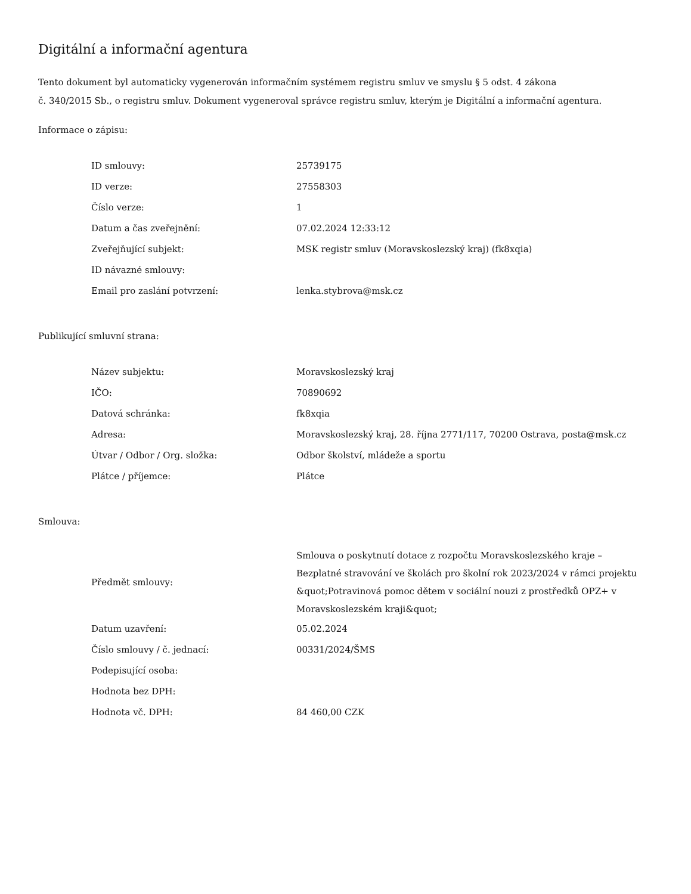Digitální a informační agentura
Tento dokument byl automaticky vygenerován informačním systémem registru smluv ve smyslu § 5 odst. 4 zákona
č. 340/2015 Sb., o registru smluv. Dokument vygeneroval správce registru smluv, kterým je Digitální a informační agentura.
Informace o zápisu:
| ID smlouvy: | 25739175 |
| ID verze: | 27558303 |
| Číslo verze: | 1 |
| Datum a čas zveřejnění: | 07.02.2024 12:33:12 |
| Zveřejňující subjekt: | MSK registr smluv (Moravskoslezský kraj) (fk8xqia) |
| ID návazné smlouvy: | |
| Email pro zaslání potvrzení: | lenka.stybrova@msk.cz |
Publikující smluvní strana:
| Název subjektu: | Moravskoslezský kraj |
| IČO: | 70890692 |
| Datová schránka: | fk8xqia |
| Adresa: | Moravskoslezský kraj, 28. října 2771/117, 70200 Ostrava, posta@msk.cz |
| Útvar / Odbor / Org. složka: | Odbor školství, mládeže a sportu |
| Plátce / příjemce: | Plátce |
Smlouva:
| Předmět smlouvy: | Smlouva o poskytnutí dotace z rozpočtu Moravskoslezského kraje – Bezplatné stravování ve školách pro školní rok 2023/2024 v rámci projektu &quot;Potravinová pomoc dětem v sociální nouzi z prostředků OPZ+ v Moravskoslezském kraji&quot; |
| Datum uzavření: | 05.02.2024 |
| Číslo smlouvy / č. jednací: | 00331/2024/ŠMS |
| Podepisující osoba: | |
| Hodnota bez DPH: | |
| Hodnota vč. DPH: | 84 460,00 CZK |